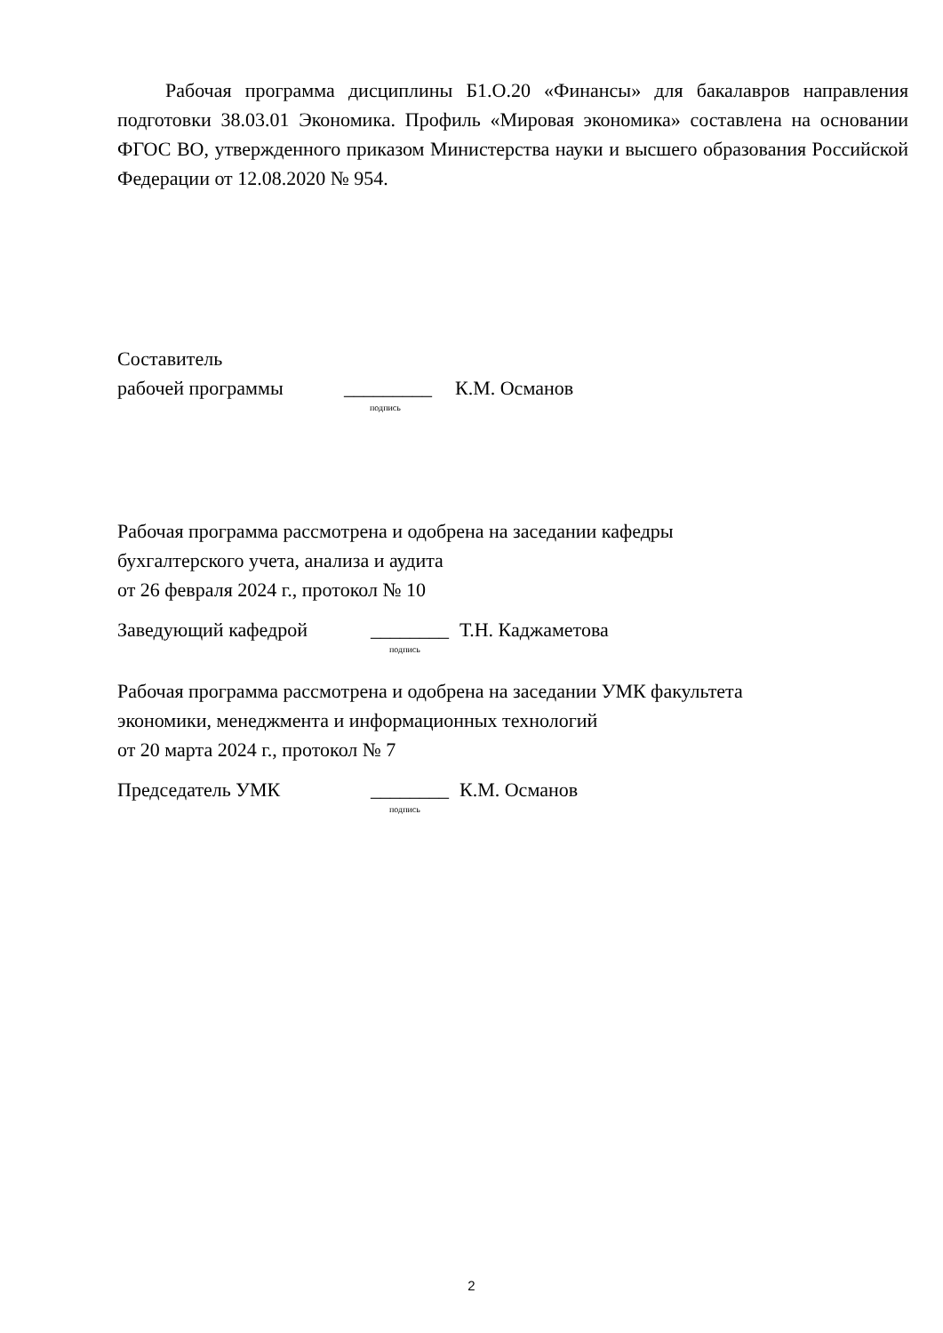Рабочая программа дисциплины Б1.О.20 «Финансы» для бакалавров направления подготовки 38.03.01 Экономика. Профиль «Мировая экономика» составлена на основании ФГОС ВО, утвержденного приказом Министерства науки и высшего образования Российской Федерации от 12.08.2020 № 954.
Составитель
рабочей программы _________ К.М. Османов
подпись
Рабочая программа рассмотрена и одобрена на заседании кафедры
бухгалтерского учета, анализа и аудита
от 26 февраля 2024 г., протокол № 10
Заведующий кафедрой ________ Т.Н. Каджаметова
подпись
Рабочая программа рассмотрена и одобрена на заседании УМК факультета
экономики, менеджмента и информационных технологий
от 20 марта 2024 г., протокол № 7
Председатель УМК ________ К.М. Османов
подпись
2